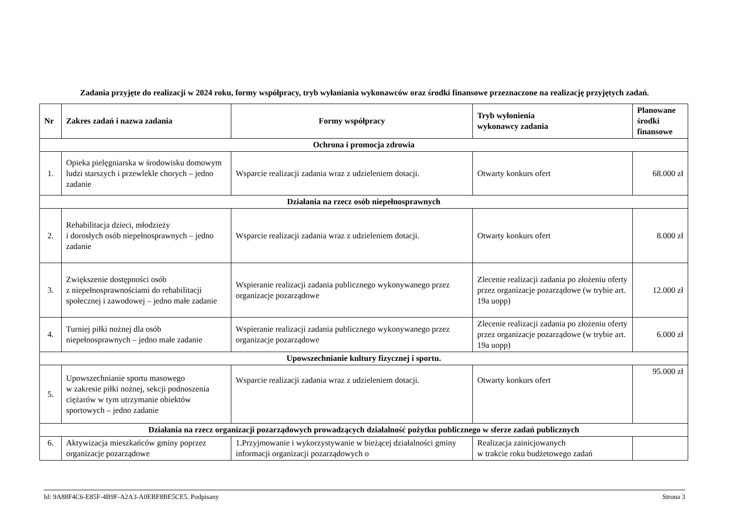Zadania przyjęte do realizacji w 2024 roku, formy współpracy, tryb wyłaniania wykonawców oraz środki finansowe przeznaczone na realizację przyjętych zadań.
| Nr | Zakres zadań i nazwa zadania | Formy współpracy | Tryb wyłonienia wykonawcy zadania | Planowane środki finansowe |
| --- | --- | --- | --- | --- |
| Ochrona i promocja zdrowia | | | | |
| 1. | Opieka pielęgniarska w środowisku domowym ludzi starszych i przewlekle chorych – jedno zadanie | Wsparcie realizacji zadania wraz z udzieleniem dotacji. | Otwarty konkurs ofert | 68.000 zł |
| Działania na rzecz osób niepełnosprawnych | | | | |
| 2. | Rehabilitacja dzieci, młodzieży i dorosłych osób niepełnosprawnych – jedno zadanie | Wsparcie realizacji zadania wraz z udzieleniem dotacji. | Otwarty konkurs ofert | 8.000 zł |
| 3. | Zwiększenie dostępności osób z niepełnosprawnościami do rehabilitacji społecznej i zawodowej – jedno małe zadanie | Wspieranie realizacji zadania publicznego wykonywanego przez organizacje pozarządowe | Zlecenie realizacji zadania po złożeniu oferty przez organizacje pozarządowe (w trybie art. 19a uopp) | 12.000 zł |
| 4. | Turniej piłki nożnej dla osób niepełnosprawnych – jedno małe zadanie | Wspieranie realizacji zadania publicznego wykonywanego przez organizacje pozarządowe | Zlecenie realizacji zadania po złożeniu oferty przez organizacje pozarządowe (w trybie art. 19a uopp) | 6.000 zł |
| Upowszechnianie kultury fizycznej i sportu. | | | | |
| 5. | Upowszechnianie sportu masowego w zakresie piłki nożnej, sekcji podnoszenia ciężarów w tym utrzymanie obiektów sportowych – jedno zadanie | Wsparcie realizacji zadania wraz z udzieleniem dotacji. | Otwarty konkurs ofert | 95.000 zł |
| Działania na rzecz organizacji pozarządowych prowadzących działalność pożytku publicznego w sferze zadań publicznych | | | | |
| 6. | Aktywizacja mieszkańców gminy poprzez organizacje pozarządowe | 1.Przyjmowanie i wykorzystywanie w bieżącej działalności gminy informacji organizacji pozarządowych o | Realizacja zainicjowanych w trakcie roku budżetowego zadań | |
Id: 9A88F4C6-E85F-4B9F-A2A3-A0EBF8BE5CE5. Podpisany Strona 3